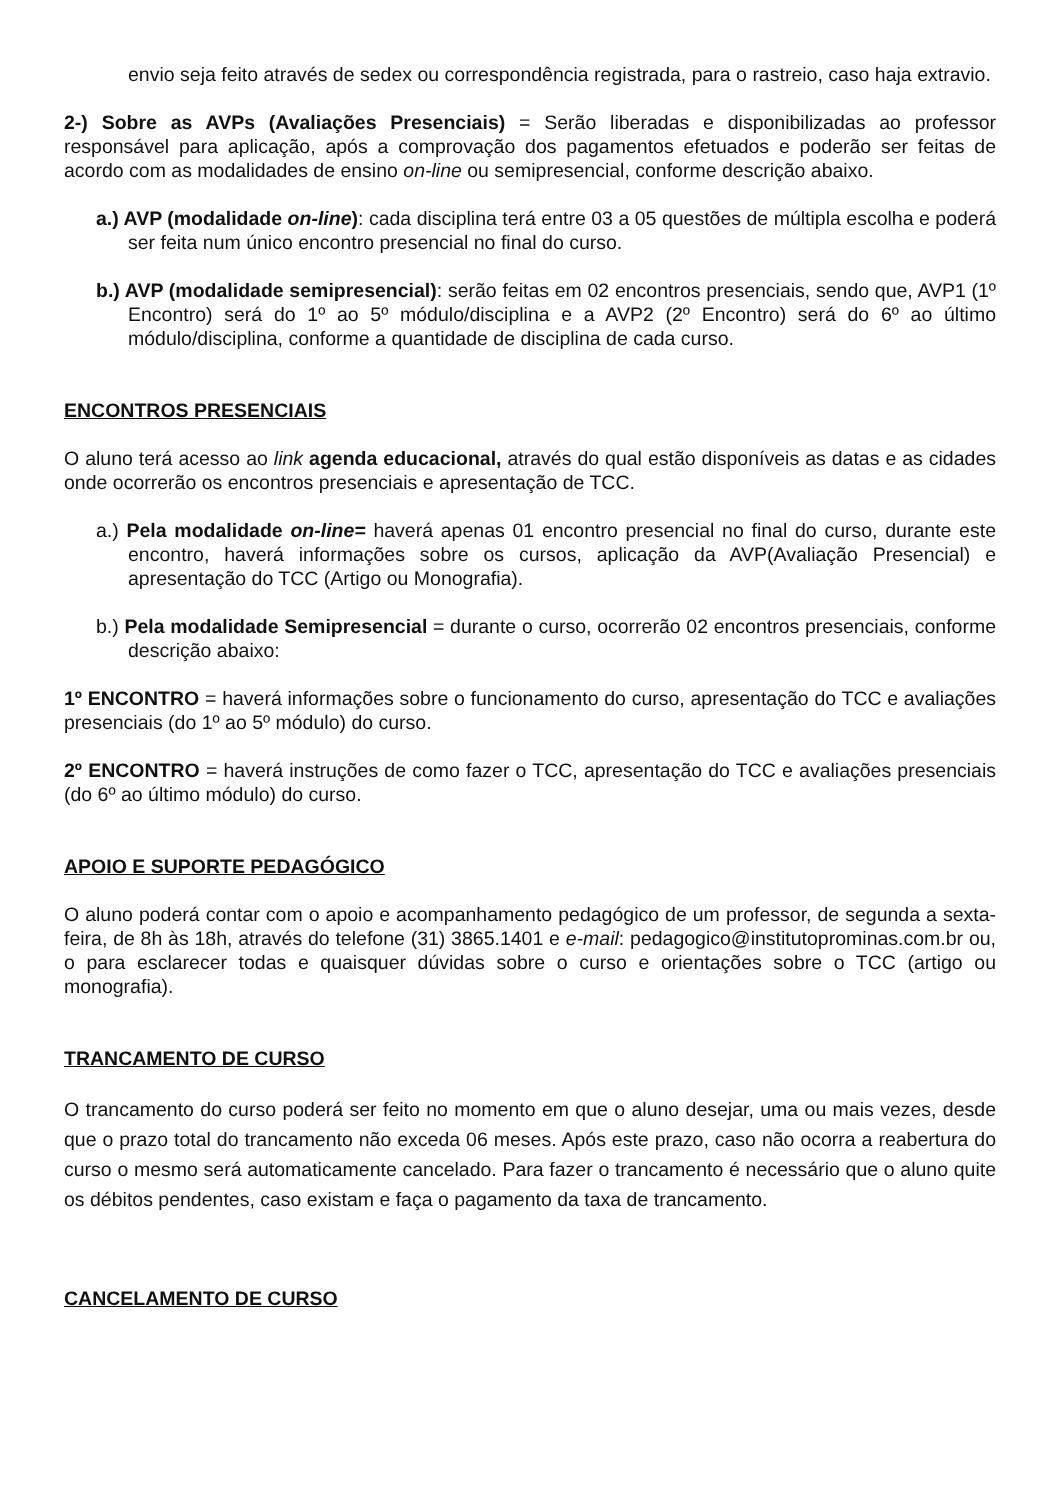envio seja feito através de sedex ou correspondência registrada, para o rastreio, caso haja extravio.
2-) Sobre as AVPs (Avaliações Presenciais) = Serão liberadas e disponibilizadas ao professor responsável para aplicação, após a comprovação dos pagamentos efetuados e poderão ser feitas de acordo com as modalidades de ensino on-line ou semipresencial, conforme descrição abaixo.
a.) AVP (modalidade on-line): cada disciplina terá entre 03 a 05 questões de múltipla escolha e poderá ser feita num único encontro presencial no final do curso.
b.) AVP (modalidade semipresencial): serão feitas em 02 encontros presenciais, sendo que, AVP1 (1º Encontro) será do 1º ao 5º módulo/disciplina e a AVP2 (2º Encontro) será do 6º ao último módulo/disciplina, conforme a quantidade de disciplina de cada curso.
ENCONTROS PRESENCIAIS
O aluno terá acesso ao link agenda educacional, através do qual estão disponíveis as datas e as cidades onde ocorrerão os encontros presenciais e apresentação de TCC.
a.) Pela modalidade on-line= haverá apenas 01 encontro presencial no final do curso, durante este encontro, haverá informações sobre os cursos, aplicação da AVP(Avaliação Presencial) e apresentação do TCC (Artigo ou Monografia).
b.) Pela modalidade Semipresencial = durante o curso, ocorrerão 02 encontros presenciais, conforme descrição abaixo:
1º ENCONTRO = haverá informações sobre o funcionamento do curso, apresentação do TCC e avaliações presenciais (do 1º ao 5º módulo) do curso.
2º ENCONTRO = haverá instruções de como fazer o TCC, apresentação do TCC e avaliações presenciais (do 6º ao último módulo) do curso.
APOIO E SUPORTE PEDAGÓGICO
O aluno poderá contar com o apoio e acompanhamento pedagógico de um professor, de segunda a sexta-feira, de 8h às 18h, através do telefone (31) 3865.1401 e e-mail: pedagogico@institutoprominas.com.br ou, o para esclarecer todas e quaisquer dúvidas sobre o curso e orientações sobre o TCC (artigo ou monografia).
TRANCAMENTO DE CURSO
O trancamento do curso poderá ser feito no momento em que o aluno desejar, uma ou mais vezes, desde que o prazo total do trancamento não exceda 06 meses. Após este prazo, caso não ocorra a reabertura do curso o mesmo será automaticamente cancelado. Para fazer o trancamento é necessário que o aluno quite os débitos pendentes, caso existam e faça o pagamento da taxa de trancamento.
CANCELAMENTO DE CURSO